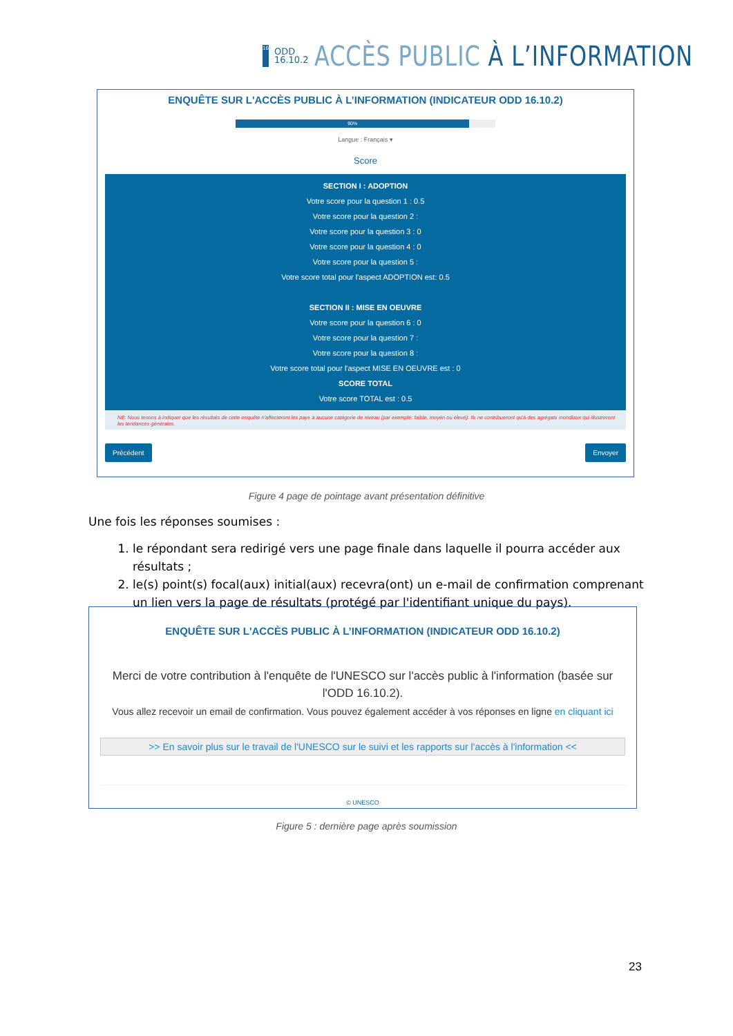16
ODD
16.10.2
ACCÈS PUBLIC À L’INFORMATION
ENQUÊTE SUR L'ACCÈS PUBLIC À L’INFORMATION (INDICATEUR ODD 16.10.2)
90%
Langue : Français ▾
Score
SECTION I : ADOPTION
Votre score pour la question 1 : 0.5
Votre score pour la question 2 :
Votre score pour la question 3 : 0
Votre score pour la question 4 : 0
Votre score pour la question 5 :
Votre score total pour l'aspect ADOPTION est: 0.5
SECTION II : MISE EN OEUVRE
Votre score pour la question 6 : 0
Votre score pour la question 7 :
Votre score pour la question 8 :
Votre score total pour l'aspect MISE EN OEUVRE est : 0
SCORE TOTAL
Votre score TOTAL est : 0.5
NB: Nous tenons à indiquer que les résultats de cette enquête n'affecteront les pays à aucune catégorie de niveau (par exemple: faible, moyen ou élevé). Ils ne contribueront qu'à des agrégats mondiaux qui illustreront les tendances générales.
Précédent Envoyer
Figure 4 page de pointage avant présentation définitive
Une fois les réponses soumises :
1. le répondant sera redirigé vers une page finale dans laquelle il pourra accéder aux résultats ;
2. le(s) point(s) focal(aux) initial(aux) recevra(ont) un e-mail de confirmation comprenant un lien vers la page de résultats (protégé par l'identifiant unique du pays).
ENQUÊTE SUR L'ACCÈS PUBLIC À L’INFORMATION (INDICATEUR ODD 16.10.2)
Merci de votre contribution à l'enquête de l'UNESCO sur l'accès public à l'information (basée sur l'ODD 16.10.2).
Vous allez recevoir un email de confirmation. Vous pouvez également accéder à vos réponses en ligne en cliquant ici
>> En savoir plus sur le travail de l'UNESCO sur le suivi et les rapports sur l'accès à l'information <<
© UNESCO
Figure 5 : dernière page après soumission
23